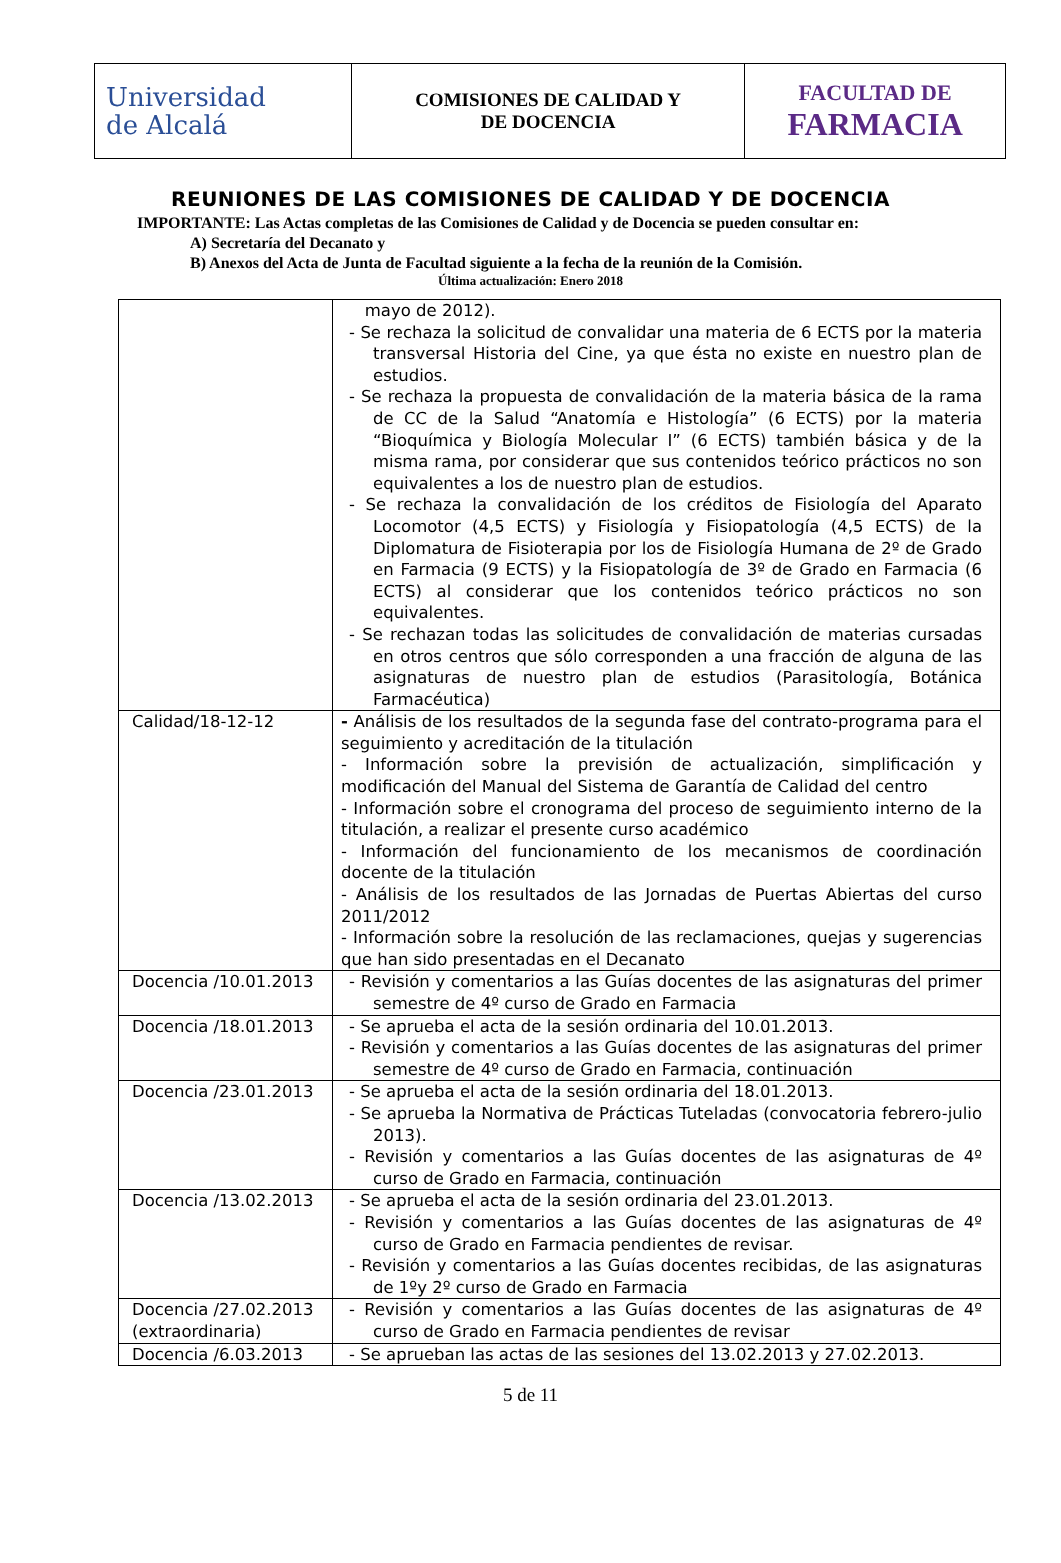| Universidad de Alcalá | COMISIONES DE CALIDAD Y DE DOCENCIA | FACULTAD DE FARMACIA |
REUNIONES DE LAS COMISIONES DE CALIDAD Y DE DOCENCIA
IMPORTANTE: Las Actas completas de las Comisiones de Calidad y de Docencia se pueden consultar en:
A) Secretaría del Decanato y
B) Anexos del Acta de Junta de Facultad siguiente a la fecha de la reunión de la Comisión.
Última actualización: Enero 2018
| | mayo de 2012). - Se rechaza la solicitud de convalidar una materia de 6 ECTS por la materia transversal Historia del Cine, ya que ésta no existe en nuestro plan de estudios. - Se rechaza la propuesta de convalidación de la materia básica de la rama de CC de la Salud “Anatomía e Histología” (6 ECTS) por la materia “Bioquímica y Biología Molecular I” (6 ECTS) también básica y de la misma rama, por considerar que sus contenidos teórico prácticos no son equivalentes a los de nuestro plan de estudios. - Se rechaza la convalidación de los créditos de Fisiología del Aparato Locomotor (4,5 ECTS) y Fisiología y Fisiopatología (4,5 ECTS) de la Diplomatura de Fisioterapia por los de Fisiología Humana de 2º de Grado en Farmacia (9 ECTS) y la Fisiopatología de 3º de Grado en Farmacia (6 ECTS) al considerar que los contenidos teórico prácticos no son equivalentes. - Se rechazan todas las solicitudes de convalidación de materias cursadas en otros centros que sólo corresponden a una fracción de alguna de las asignaturas de nuestro plan de estudios (Parasitología, Botánica Farmacéutica) |
| Calidad/18-12-12 | - Análisis de los resultados de la segunda fase del contrato-programa para el seguimiento y acreditación de la titulación - Información sobre la previsión de actualización, simplificación y modificación del Manual del Sistema de Garantía de Calidad del centro - Información sobre el cronograma del proceso de seguimiento interno de la titulación, a realizar el presente curso académico - Información del funcionamiento de los mecanismos de coordinación docente de la titulación - Análisis de los resultados de las Jornadas de Puertas Abiertas del curso 2011/2012 - Información sobre la resolución de las reclamaciones, quejas y sugerencias que han sido presentadas en el Decanato |
| Docencia /10.01.2013 | - Revisión y comentarios a las Guías docentes de las asignaturas del primer semestre de 4º curso de Grado en Farmacia |
| Docencia /18.01.2013 | - Se aprueba el acta de la sesión ordinaria del 10.01.2013. - Revisión y comentarios a las Guías docentes de las asignaturas del primer semestre de 4º curso de Grado en Farmacia, continuación |
| Docencia /23.01.2013 | - Se aprueba el acta de la sesión ordinaria del 18.01.2013. - Se aprueba la Normativa de Prácticas Tuteladas (convocatoria febrero-julio 2013). - Revisión y comentarios a las Guías docentes de las asignaturas de 4º curso de Grado en Farmacia, continuación |
| Docencia /13.02.2013 | - Se aprueba el acta de la sesión ordinaria del 23.01.2013. - Revisión y comentarios a las Guías docentes de las asignaturas de 4º curso de Grado en Farmacia pendientes de revisar. - Revisión y comentarios a las Guías docentes recibidas, de las asignaturas de 1ºy 2º curso de Grado en Farmacia |
| Docencia /27.02.2013 (extraordinaria) | - Revisión y comentarios a las Guías docentes de las asignaturas de 4º curso de Grado en Farmacia pendientes de revisar |
| Docencia /6.03.2013 | - Se aprueban las actas de las sesiones del 13.02.2013 y 27.02.2013. |
5 de 11